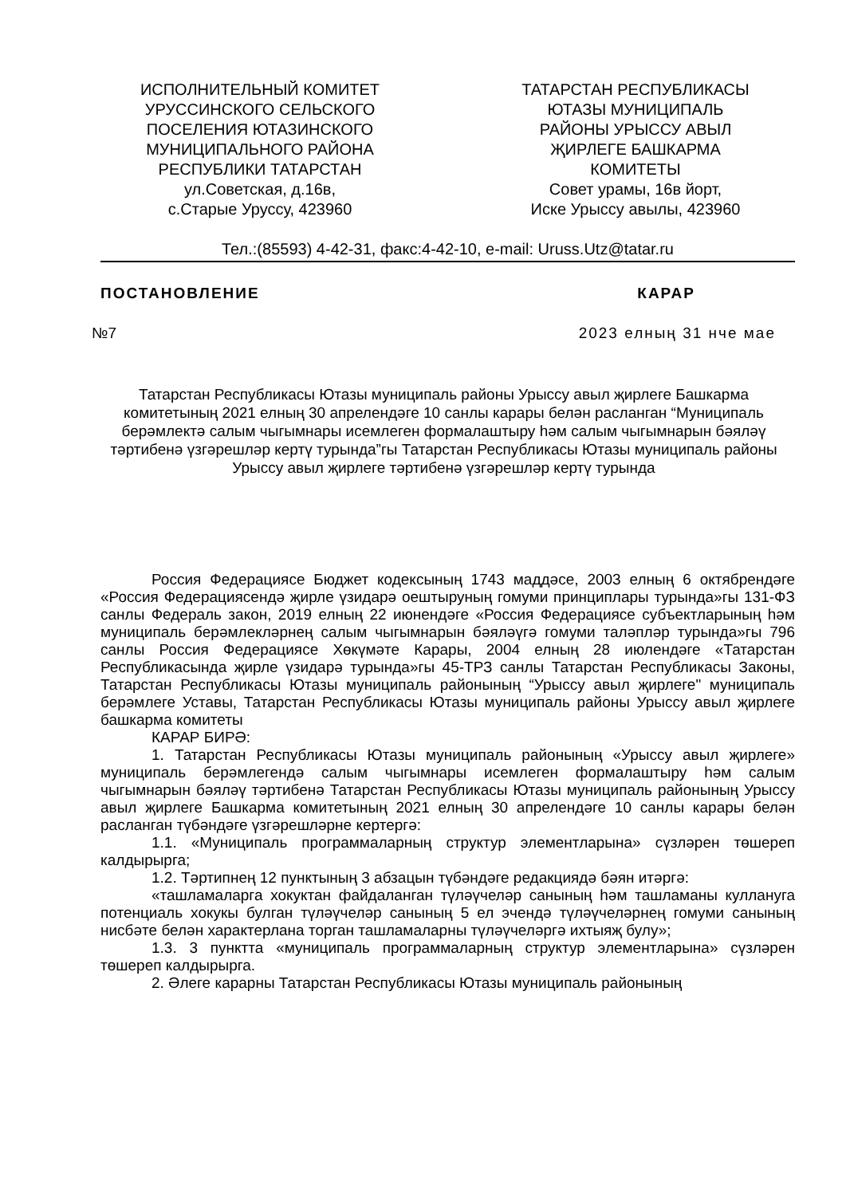ИСПОЛНИТЕЛЬНЫЙ КОМИТЕТ
УРУССИНСКОГО СЕЛЬСКОГО
ПОСЕЛЕНИЯ ЮТАЗИНСКОГО
МУНИЦИПАЛЬНОГО РАЙОНА
РЕСПУБЛИКИ ТАТАРСТАН
ул.Советская, д.16в,
с.Старые Уруссу, 423960
ТАТАРСТАН РЕСПУБЛИКАСЫ
ЮТАЗЫ МУНИЦИПАЛЬ
РАЙОНЫ УРЫССУ АВЫЛ
ҖИРЛЕГЕ БАШКАРМА
КОМИТЕТЫ
Совет урамы, 16в йорт,
Иске Урыссу авылы, 423960
Тел.:(85593) 4-42-31, факс:4-42-10, e-mail: Uruss.Utz@tatar.ru
ПОСТАНОВЛЕНИЕ КАРАР
№7 2023 елның 31 нче мае
Татарстан Республикасы Ютазы муниципаль районы Урыссу авыл җирлеге Башкарма комитетының 2021 елның 30 апрелендәге 10 санлы карары белән расланган “Муниципаль берәмлектә салым чыгымнары исемлеген формалаштыру һәм салым чыгымнарын бәяләү тәртибенә үзгәрешләр кертү турында”гы Татарстан Республикасы Ютазы муниципаль районы Урыссу авыл җирлеге тәртибенә үзгәрешләр кертү турында
Россия Федерациясе Бюджет кодексының 1743 маддәсе, 2003 елның 6 октябрендәге «Россия Федерациясендә җирле үзидарә оештыруның гомуми принциплары турында»гы 131-ФЗ санлы Федераль закон, 2019 елның 22 июнендәге «Россия Федерациясе субъектларының һәм муниципаль берәмлекләрнең салым чыгымнарын бәяләүгә гомуми таләпләр турында»гы 796 санлы Россия Федерациясе Хөкүмәте Карары, 2004 елның 28 июлендәге «Татарстан Республикасында җирле үзидарә турында»гы 45-ТРЗ санлы Татарстан Республикасы Законы, Татарстан Республикасы Ютазы муниципаль районының “Урыссу авыл җирлеге" муниципаль берәмлеге Уставы, Татарстан Республикасы Ютазы муниципаль районы Урыссу авыл җирлеге башкарма комитеты
КАРАР БИРӘ:
1. Татарстан Республикасы Ютазы муниципаль районының «Урыссу авыл җирлеге» муниципаль берәмлегендә салым чыгымнары исемлеген формалаштыру һәм салым чыгымнарын бәяләү тәртибенә Татарстан Республикасы Ютазы муниципаль районының Урыссу авыл җирлеге Башкарма комитетының 2021 елның 30 апрелендәге 10 санлы карары белән расланган түбәндәге үзгәрешләрне кертергә:
1.1. «Муниципаль программаларның структур элементларына» сүзләрен төшереп калдырырга;
1.2. Тәртипнең 12 пунктының 3 абзацын түбәндәге редакциядә бәян итәргә:
«ташламаларга хокуктан файдаланган түләүчеләр санының һәм ташламаны куллануга потенциаль хокукы булган түләүчеләр санының 5 ел эчендә түләүчеләрнең гомуми санының нисбәте белән характерлана торган ташламаларны түләүчеләргә ихтыяҗ булу»;
1.3. 3 пунктта «муниципаль программаларның структур элементларына» сүзләрен төшереп калдырырга.
2. Әлеге карарны Татарстан Республикасы Ютазы муниципаль районының